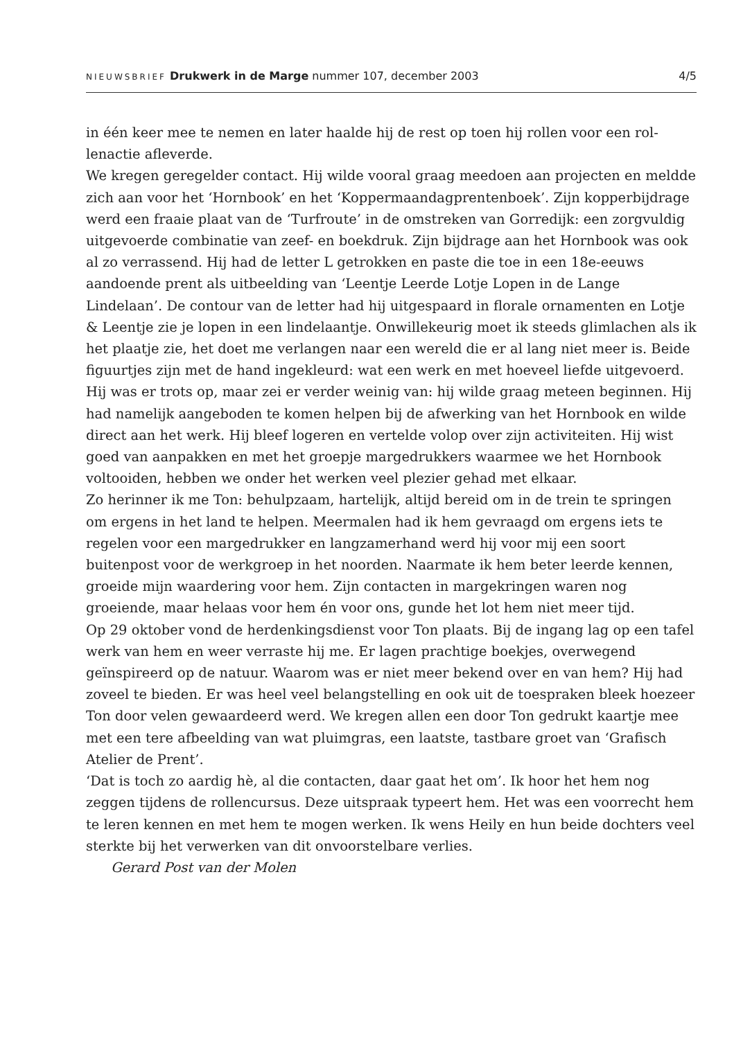NIEUWSBRIEF Drukwerk in de Marge nummer 107, december 2003
4/5
in één keer mee te nemen en later haalde hij de rest op toen hij rollen voor een rol­lenactie afleverde.
We kregen geregelder contact. Hij wilde vooral graag meedoen aan projecten en meldde zich aan voor het ‘Hornbook’ en het ‘Koppermaandagprentenboek’. Zijn kopperbijdrage werd een fraaie plaat van de ‘Turfroute’ in de omstreken van Gorre­dijk: een zorgvuldig uitgevoerde combinatie van zeef- en boekdruk. Zijn bijdrage aan het Hornbook was ook al zo verrassend. Hij had de letter L getrokken en paste die toe in een 18e-eeuws aandoende prent als uitbeelding van ‘Leentje Leerde Lotje Lopen in de Lange Lindelaan’. De contour van de letter had hij uitgespaard in flora­le ornamenten en Lotje & Leentje zie je lopen in een lindelaantje. Onwillekeurig moet ik steeds glimlachen als ik het plaatje zie, het doet me verlangen naar een wereld die er al lang niet meer is. Beide figuurtjes zijn met de hand ingekleurd: wat een werk en met hoeveel liefde uitgevoerd. Hij was er trots op, maar zei er verder weinig van: hij wilde graag meteen beginnen. Hij had namelijk aangeboden te komen helpen bij de afwerking van het Hornbook en wilde direct aan het werk. Hij bleef logeren en vertelde volop over zijn activiteiten. Hij wist goed van aanpakken en met het groepje margedrukkers waarmee we het Hornbook voltooiden, hebben we onder het werken veel plezier gehad met elkaar.
Zo herinner ik me Ton: behulpzaam, hartelijk, altijd bereid om in de trein te sprin­gen om ergens in het land te helpen. Meermalen had ik hem gevraagd om ergens iets te regelen voor een margedrukker en langzamerhand werd hij voor mij een soort buitenpost voor de werkgroep in het noorden. Naarmate ik hem beter leerde kennen, groeide mijn waardering voor hem. Zijn contacten in margekringen waren nog groeiende, maar helaas voor hem én voor ons, gunde het lot hem niet meer tijd.
Op 29 oktober vond de herdenkingsdienst voor Ton plaats. Bij de ingang lag op een tafel werk van hem en weer verraste hij me. Er lagen prachtige boekjes, overwegend geïnspireerd op de natuur. Waarom was er niet meer bekend over en van hem? Hij had zoveel te bieden. Er was heel veel belangstelling en ook uit de toespraken bleek hoezeer Ton door velen gewaardeerd werd. We kregen allen een door Ton gedrukt kaartje mee met een tere afbeelding van wat pluimgras, een laatste, tastbare groet van ‘Grafisch Atelier de Prent’.
‘Dat is toch zo aardig hè, al die contacten, daar gaat het om’. Ik hoor het hem nog zeggen tijdens de rollencursus. Deze uitspraak typeert hem. Het was een voorrecht hem te leren kennen en met hem te mogen werken. Ik wens Heily en hun beide dochters veel sterkte bij het verwerken van dit onvoorstelbare verlies.
Gerard Post van der Molen